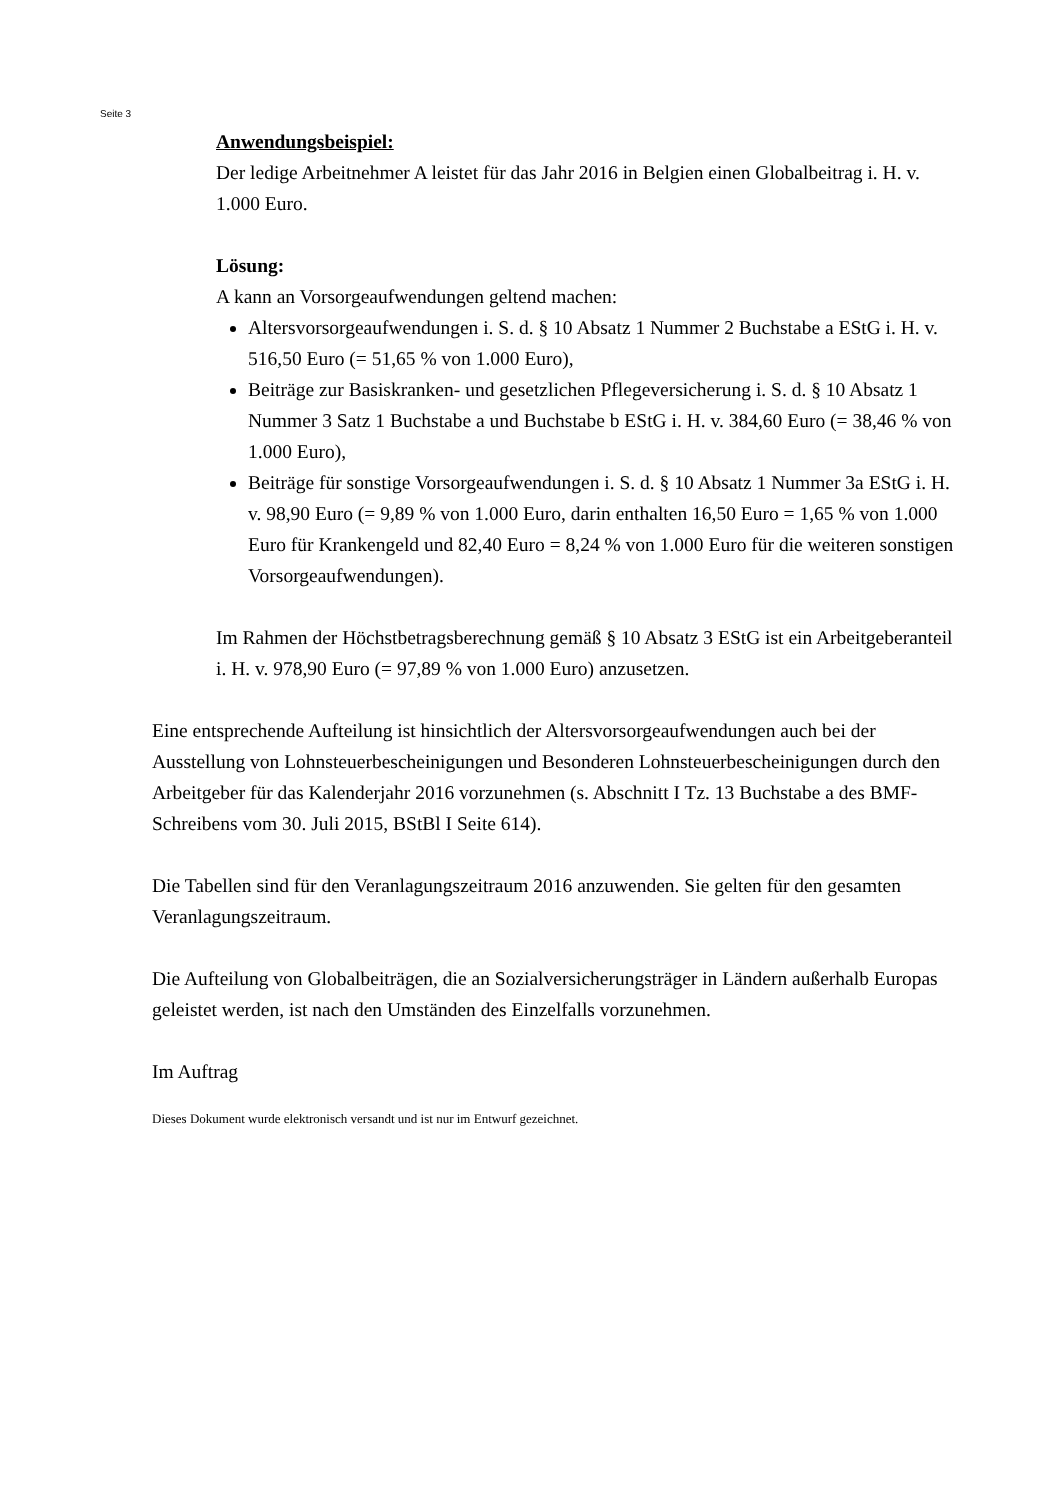Seite 3
Anwendungsbeispiel:
Der ledige Arbeitnehmer A leistet für das Jahr 2016 in Belgien einen Globalbeitrag i. H. v. 1.000 Euro.
Lösung:
A kann an Vorsorgeaufwendungen geltend machen:
Altersvorsorgeaufwendungen i. S. d. § 10 Absatz 1 Nummer 2 Buchstabe a EStG i. H. v. 516,50 Euro (= 51,65 % von 1.000 Euro),
Beiträge zur Basiskranken- und gesetzlichen Pflegeversicherung i. S. d. § 10 Absatz 1 Nummer 3 Satz 1 Buchstabe a und Buchstabe b EStG i. H. v. 384,60 Euro (= 38,46 % von 1.000 Euro),
Beiträge für sonstige Vorsorgeaufwendungen i. S. d. § 10 Absatz 1 Nummer 3a EStG i. H. v. 98,90 Euro (= 9,89 % von 1.000 Euro, darin enthalten 16,50 Euro = 1,65 % von 1.000 Euro für Krankengeld und 82,40 Euro = 8,24 % von 1.000 Euro für die weiteren sonstigen Vorsorgeaufwendungen).
Im Rahmen der Höchstbetragsberechnung gemäß § 10 Absatz 3 EStG ist ein Arbeitgeberanteil i. H. v. 978,90 Euro (= 97,89 % von 1.000 Euro) anzusetzen.
Eine entsprechende Aufteilung ist hinsichtlich der Altersvorsorgeaufwendungen auch bei der Ausstellung von Lohnsteuerbescheinigungen und Besonderen Lohnsteuerbescheinigungen durch den Arbeitgeber für das Kalenderjahr 2016 vorzunehmen (s. Abschnitt I Tz. 13 Buchstabe a des BMF-Schreibens vom 30. Juli 2015, BStBl I Seite 614).
Die Tabellen sind für den Veranlagungszeitraum 2016 anzuwenden. Sie gelten für den gesamten Veranlagungszeitraum.
Die Aufteilung von Globalbeiträgen, die an Sozialversicherungsträger in Ländern außerhalb Europas geleistet werden, ist nach den Umständen des Einzelfalls vorzunehmen.
Im Auftrag
Dieses Dokument wurde elektronisch versandt und ist nur im Entwurf gezeichnet.